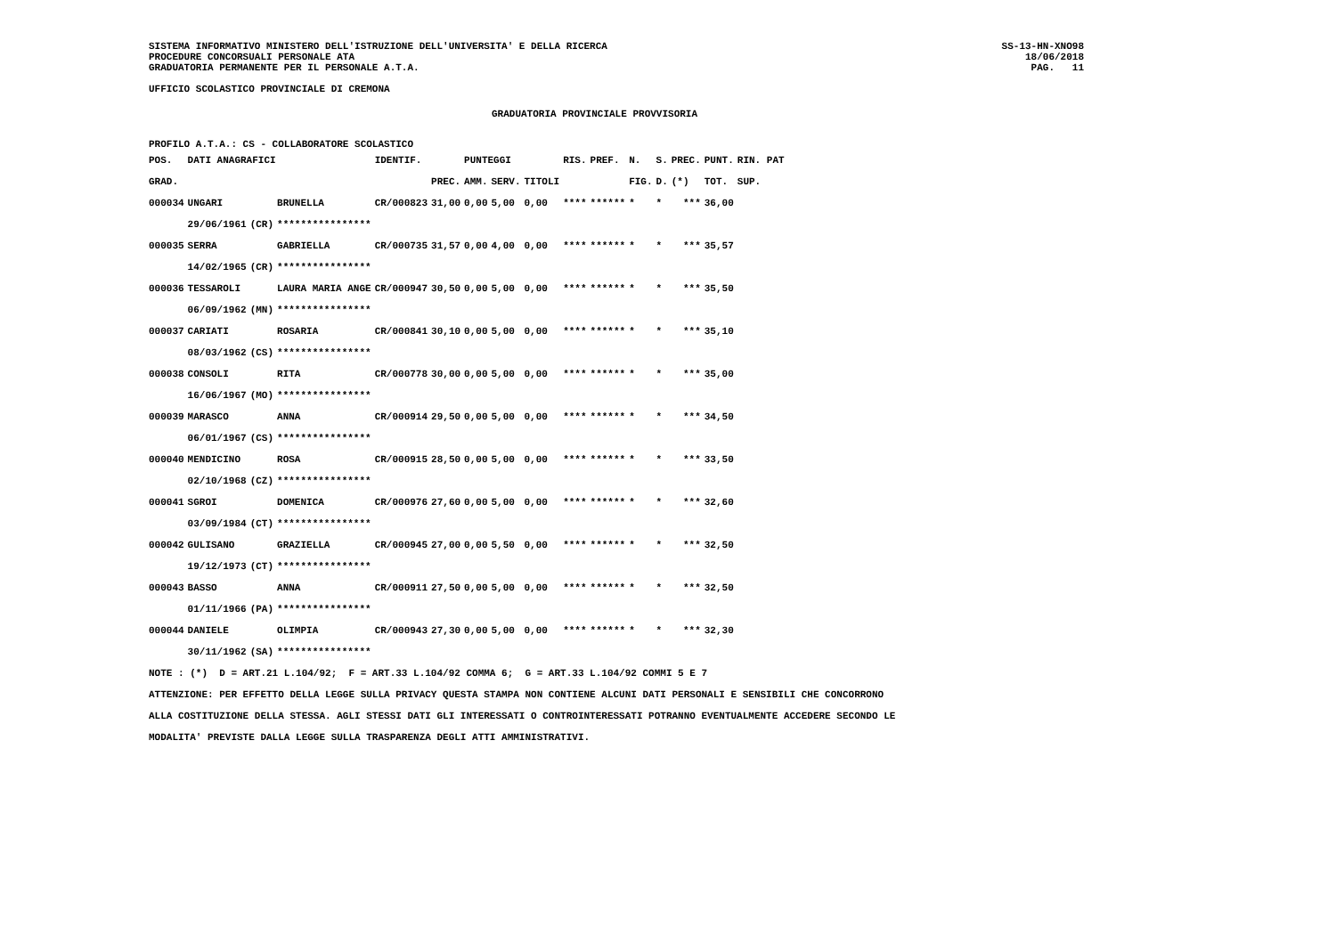SISTEMA INFORMATIVO MINISTERO DELL'ISTRUZIONE DELL'UNIVERSITA' E DELLA RICERCA
PROCEDURE CONCORSUALI PERSONALE ATA
GRADUATORIA PERMANENTE PER IL PERSONALE A.T.A.
SS-13-HN-XNO98
18/06/2018
PAG. 11
UFFICIO SCOLASTICO PROVINCIALE DI CREMONA
GRADUATORIA PROVINCIALE PROVVISORIA
PROFILO A.T.A.: CS - COLLABORATORE SCOLASTICO
| POS. | DATI ANAGRAFICI | | | IDENTIF. | | PUNTEGGI | | | RIS. | PREF. | N. | S. | PREC. | PUNT. | RIN. PAT |
| --- | --- | --- | --- | --- | --- | --- | --- | --- | --- | --- | --- | --- | --- | --- | --- |
| GRAD. | | | | | PREC. | AMM. | SERV. | TITOLI | | | FIG. | D. | (*) | TOT. | SUP. |
| 000034 | UNGARI | | BRUNELLA | CR/000823 | 31,00 | 0,00 | 5,00 | 0,00 | **** | ****** | * | * | *** | 36,00 | |
| | 29/06/1961 | (CR) | **************** | | | | | | | | | | | | |
| 000035 | SERRA | | GABRIELLA | CR/000735 | 31,57 | 0,00 | 4,00 | 0,00 | **** | ****** | * | * | *** | 35,57 | |
| | 14/02/1965 | (CR) | **************** | | | | | | | | | | | | |
| 000036 | TESSAROLI | | LAURA MARIA ANGE | CR/000947 | 30,50 | 0,00 | 5,00 | 0,00 | **** | ****** | * | * | *** | 35,50 | |
| | 06/09/1962 | (MN) | **************** | | | | | | | | | | | | |
| 000037 | CARIATI | | ROSARIA | CR/000841 | 30,10 | 0,00 | 5,00 | 0,00 | **** | ****** | * | * | *** | 35,10 | |
| | 08/03/1962 | (CS) | **************** | | | | | | | | | | | | |
| 000038 | CONSOLI | | RITA | CR/000778 | 30,00 | 0,00 | 5,00 | 0,00 | **** | ****** | * | * | *** | 35,00 | |
| | 16/06/1967 | (MO) | **************** | | | | | | | | | | | | |
| 000039 | MARASCO | | ANNA | CR/000914 | 29,50 | 0,00 | 5,00 | 0,00 | **** | ****** | * | * | *** | 34,50 | |
| | 06/01/1967 | (CS) | **************** | | | | | | | | | | | | |
| 000040 | MENDICINO | | ROSA | CR/000915 | 28,50 | 0,00 | 5,00 | 0,00 | **** | ****** | * | * | *** | 33,50 | |
| | 02/10/1968 | (CZ) | **************** | | | | | | | | | | | | |
| 000041 | SGROI | | DOMENICA | CR/000976 | 27,60 | 0,00 | 5,00 | 0,00 | **** | ****** | * | * | *** | 32,60 | |
| | 03/09/1984 | (CT) | **************** | | | | | | | | | | | | |
| 000042 | GULISANO | | GRAZIELLA | CR/000945 | 27,00 | 0,00 | 5,50 | 0,00 | **** | ****** | * | * | *** | 32,50 | |
| | 19/12/1973 | (CT) | **************** | | | | | | | | | | | | |
| 000043 | BASSO | | ANNA | CR/000911 | 27,50 | 0,00 | 5,00 | 0,00 | **** | ****** | * | * | *** | 32,50 | |
| | 01/11/1966 | (PA) | **************** | | | | | | | | | | | | |
| 000044 | DANIELE | | OLIMPIA | CR/000943 | 27,30 | 0,00 | 5,00 | 0,00 | **** | ****** | * | * | *** | 32,30 | |
| | 30/11/1962 | (SA) | **************** | | | | | | | | | | | | |
NOTE : (*) D = ART.21 L.104/92; F = ART.33 L.104/92 COMMA 6; G = ART.33 L.104/92 COMMI 5 E 7
ATTENZIONE: PER EFFETTO DELLA LEGGE SULLA PRIVACY QUESTA STAMPA NON CONTIENE ALCUNI DATI PERSONALI E SENSIBILI CHE CONCORRONO
ALLA COSTITUZIONE DELLA STESSA. AGLI STESSI DATI GLI INTERESSATI O CONTROINTERESSATI POTRANNO EVENTUALMENTE ACCEDERE SECONDO LE
MODALITA' PREVISTE DALLA LEGGE SULLA TRASPARENZA DEGLI ATTI AMMINISTRATIVI.